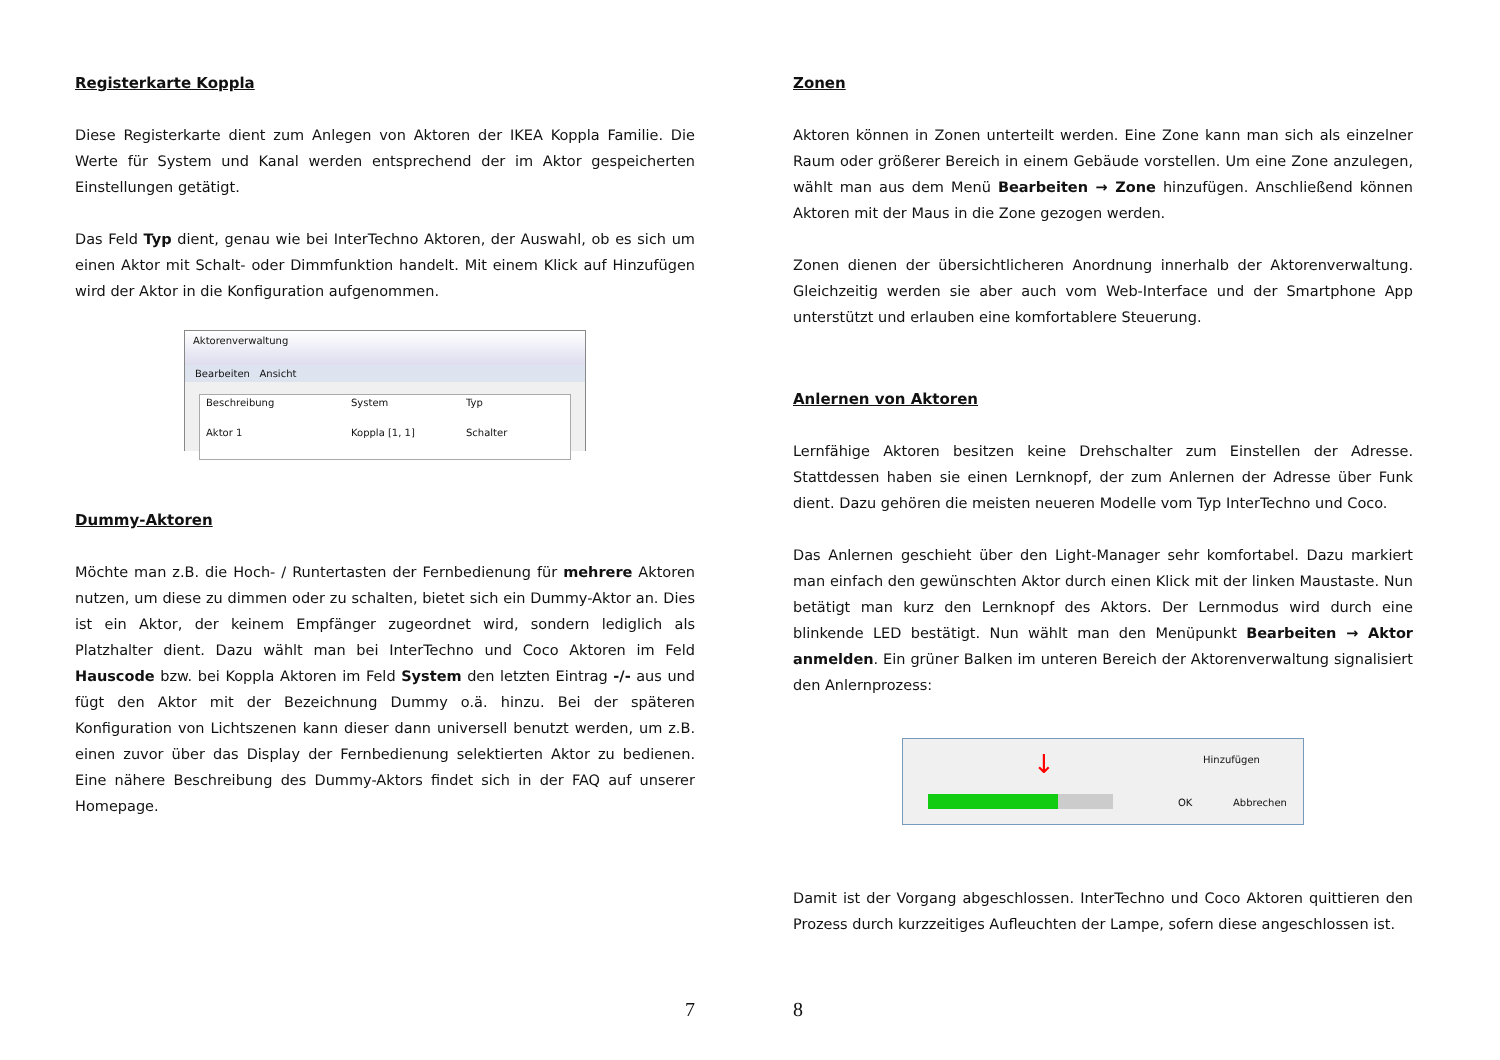Registerkarte Koppla
Diese Registerkarte dient zum Anlegen von Aktoren der IKEA Koppla Familie. Die Werte für System und Kanal werden entsprechend der im Aktor gespeicherten Einstellungen getätigt.
Das Feld Typ dient, genau wie bei InterTechno Aktoren, der Auswahl, ob es sich um einen Aktor mit Schalt- oder Dimmfunktion handelt. Mit einem Klick auf Hinzufügen wird der Aktor in die Konfiguration aufgenommen.
Aktorenverwaltung
Bearbeiten Ansicht
Beschreibung System Typ Aktor 1 Koppla [1, 1] Schalter
Dummy-Aktoren
Möchte man z.B. die Hoch- / Runtertasten der Fernbedienung für mehrere Aktoren nutzen, um diese zu dimmen oder zu schalten, bietet sich ein Dummy-Aktor an. Dies ist ein Aktor, der keinem Empfänger zugeordnet wird, sondern lediglich als Platzhalter dient. Dazu wählt man bei InterTechno und Coco Aktoren im Feld Hauscode bzw. bei Koppla Aktoren im Feld System den letzten Eintrag -/- aus und fügt den Aktor mit der Bezeichnung Dummy o.ä. hinzu. Bei der späteren Konfiguration von Lichtszenen kann dieser dann universell benutzt werden, um z.B. einen zuvor über das Display der Fernbedienung selektierten Aktor zu bedienen. Eine nähere Beschreibung des Dummy-Aktors findet sich in der FAQ auf unserer Homepage.
7
Zonen
Aktoren können in Zonen unterteilt werden. Eine Zone kann man sich als einzelner Raum oder größerer Bereich in einem Gebäude vorstellen. Um eine Zone anzulegen, wählt man aus dem Menü Bearbeiten → Zone hinzufügen. Anschließend können Aktoren mit der Maus in die Zone gezogen werden.
Zonen dienen der übersichtlicheren Anordnung innerhalb der Aktorenverwaltung. Gleichzeitig werden sie aber auch vom Web-Interface und der Smartphone App unterstützt und erlauben eine komfortablere Steuerung.
Anlernen von Aktoren
Lernfähige Aktoren besitzen keine Drehschalter zum Einstellen der Adresse. Stattdessen haben sie einen Lernknopf, der zum Anlernen der Adresse über Funk dient. Dazu gehören die meisten neueren Modelle vom Typ InterTechno und Coco.
Das Anlernen geschieht über den Light-Manager sehr komfortabel. Dazu markiert man einfach den gewünschten Aktor durch einen Klick mit der linken Maustaste. Nun betätigt man kurz den Lernknopf des Aktors. Der Lernmodus wird durch eine blinkende LED bestätigt. Nun wählt man den Menüpunkt Bearbeiten → Aktor anmelden. Ein grüner Balken im unteren Bereich der Aktorenverwaltung signalisiert den Anlernprozess:
Hinzufügen ↓
OK Abbrechen
Damit ist der Vorgang abgeschlossen. InterTechno und Coco Aktoren quittieren den Prozess durch kurzzeitiges Aufleuchten der Lampe, sofern diese angeschlossen ist.
8